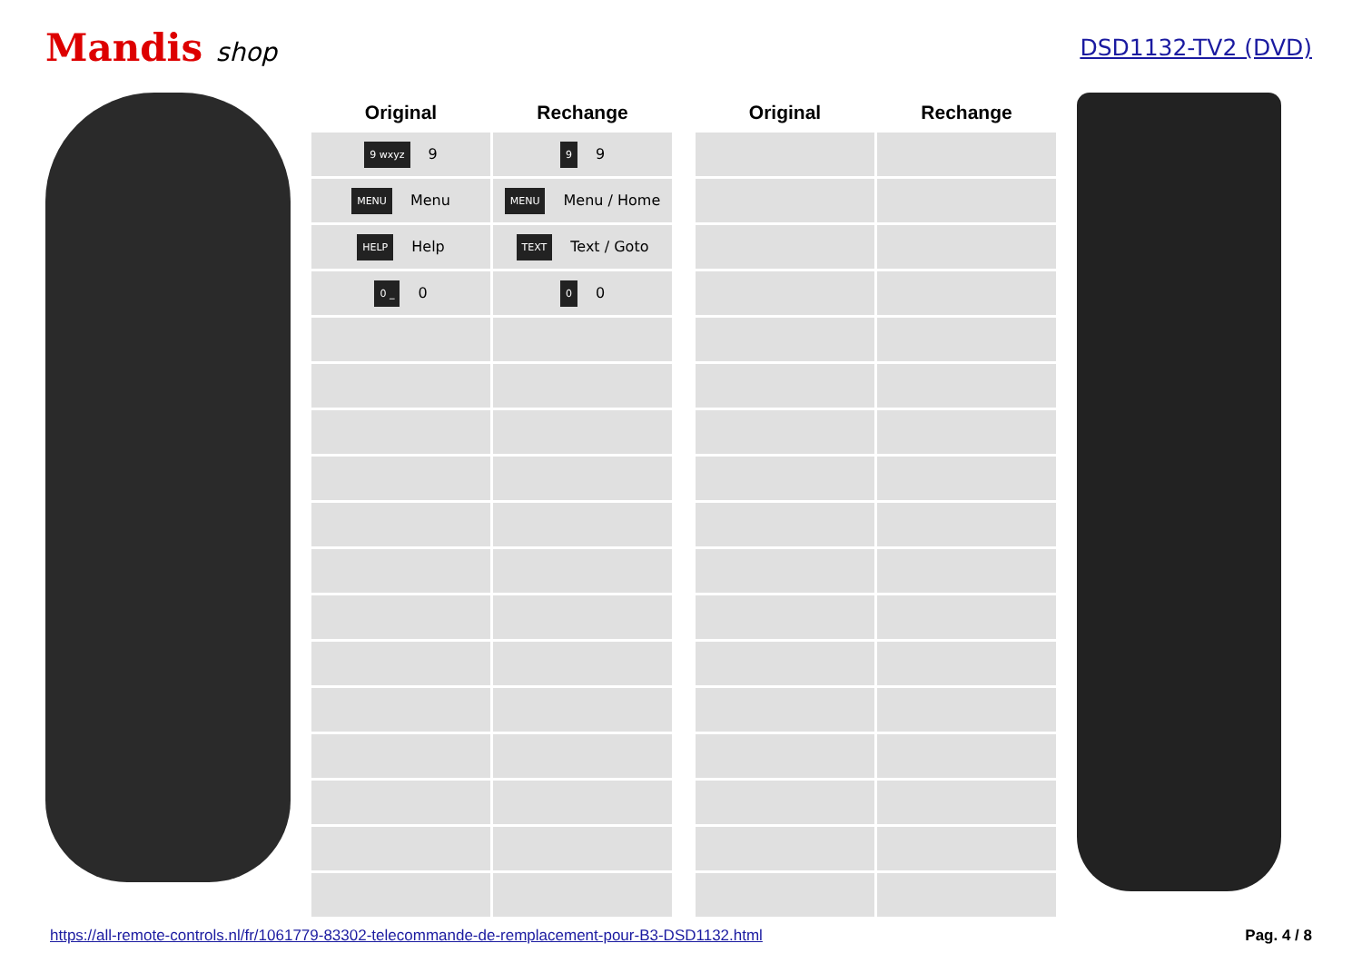Mandis shop DSD1132-TV2 (DVD)
| Original | Rechange |
| --- | --- |
| 9 wxyz 9 | 9 9 |
| MENU Menu | MENU Menu / Home |
| HELP Help | TEXT Text / Goto |
| 0 _ 0 | 0 0 |
| Original | Rechange |
| --- | --- |
https://all-remote-controls.nl/fr/1061779-83302-telecommande-de-remplacement-pour-B3-DSD1132.html Pag. 4 / 8